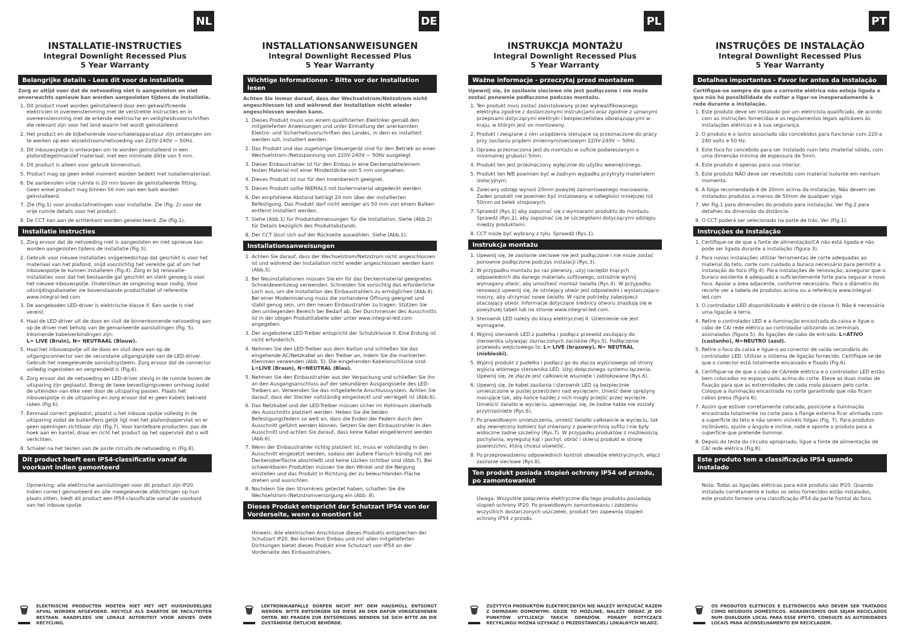NL
INSTALLATIE-INSTRUCTIES
Integral Downlight Recessed Plus
5 Year Warranty
Belangrijke details - Lees dit voor de installatie
Zorg er altijd voor dat de netvoeding niet is aangesloten en niet onverwachts opnieuw kan worden aangesloten tijdens de installatie.
1. Dit product moet worden geïnstalleerd door een gekwalificeerde elektricien in overeenstemming met de verstrekte instructies en in overeenstemming met de erkende elektrische en veiligheidsvoorschriften die relevant zijn voor het land waarin het wordt geïnstalleerd
2. Het product en de bijbehorende voorschakelapparatuur zijn ontworpen om te werken op een wisselstroom/netvoeding van 220V-240V ~ 50Hz.
3. Dit inbouwspotje is ontworpen om te worden geïnstalleerd in een plafondtegel/massief materiaal, met een minimale dikte van 5 mm.
4. Dit product is alleen voor gebruik binnenshuis.
5. Product mag op geen enkel moment worden bedekt met isolatiemateriaal.
6. De aanbevolen vrije ruimte is 20 mm boven de geïnstalleerde fitting. Geen enkel product mag binnen 50 mm van een balk worden geïnstalleerd.
7. Zie (Fig.1) voor productafmetingen voor installatie. Zie (Fig. 2) voor de vrije ruimte details voor het product.
8. De CCT kan aan de achterkant worden geselecteerd. Zie (Fig.1).
Installatie instructies
1. Zorg ervoor dat de netvoeding niet is aangesloten en niet opnieuw kan worden aangesloten tijdens de installatie (Fig.3).
2. Gebruik voor nieuwe installaties snijgereedschap dat geschikt is voor het materiaal van het plafond, snijd voorzichtig het vereiste gat af om het inbouwspotje te kunnen installeren (Fig.4). Zorg er bij renovatie-installaties voor dat het bestaande gat geschikt en sterk genoeg is voor het nieuwe inbouwspotje. Ondersteun de omgeving waar nodig. Voor uitsnijdingsdiameter zie bovenstaande producttabel of referentie www.integral-led.com
3. De aangeboden LED-driver is elektrische klasse II. Een aarde is niet vereist.
4. Haal de LED-driver uit de doos en sluit de binnenkomende netvoeding aan op de driver met behulp van de gemarkeerde aansluitingen (Fig. 5). Inkomende kabelverbindingen zijn:
L= LIVE (Bruin), N= NEUTRAAL (Blauw).
5. Haal het inbouwspotje uit de doos en sluit deze aan op de uitgangsconnector van de secundaire uitgangszijde van de LED-driver. Gebruik het meegeleverde aansluitsysteem. Zorg ervoor dat de connector volledig ingestoken en vergrendeld is (Fig.6).
6. Zorg ervoor dat de netvoeding en LED-driver stevig in de ruimte boven de uitsparing zijn geplaatst. Breng de twee bevestigingsveren omhoog zodat de uiteinden van elke veer door de uitsparing passen. Plaats het inbouwspotje in de uitsparing en zorg ervoor dat er geen kabels bekneld raken (Fig.6).
7. Eenmaal correct geplaatst, plaatst u het inbouw spotje volledig in de uitsparing zodat de buitenflens gelijk ligt met het plafondoppervlak en er geen openingen zichtbaar zijn (Fig.7). Voor kantelbare producten: pas de hoek aan en kantel, draai en richt het product op het oppervlak dat u wilt verlichten.
8. Schakel na het testen van de juiste circuits de netvoeding in (Fig.8).
Dit product heeft een IP54-classificatie vanaf de voorkant indien gemonteerd
Opmerking: alle elektrische aansluitingen voor dit product zijn IP20. Indien correct gemonteerd en alle meegeleverde afdichtingen op hun plaats zitten, biedt dit product een IP54-classificatie vanaf de voorkant van het inbouw spotje.
🗑
ELEKTRISCHE PRODUCTEN MOETEN NIET MET HET HUISHOUDELIJKE AFVAL WORDEN AFGEVOERD. RECYCLE ALS DAARTOE DE FACILITEITEN BESTAAN. RAADPLEEG UW LOKALE AUTORITEIT VOOR ADVIES OVER RECYCLING.
DE
INSTALLATIONSANWEISUNGEN
Integral Downlight Recessed Plus
5 Year Warranty
Wichtige Informationen – Bitte vor der Installation lesen
Achten Sie immer darauf, dass der Wechselstrom/Netzstrom nicht angeschlossen ist und während der Installation nicht wieder angeschlossen werden kann.
1. Dieses Produkt muss von einem qualifizierten Elektriker gemäß den mitgelieferten Anweisungen und unter Einhaltung der anerkannten Elektro- und Sicherheitsvorschriften des Landes, in dem es installiert werden soll, installiert werden.
2. Das Produkt und das zugehörige Steuergerät sind für den Betrieb an einer Wechselstrom-/Netzspannung von 220V-240V ~ 50Hz ausgelegt.
3. Dieser Einbaustrahler ist für den Einbau in eine Deckenplatte/einem festen Material mit einer Mindestdicke von 5 mm vorgesehen.
4. Dieses Produkt ist nur für den Innenbereich geeignet.
5. Dieses Produkt sollte NIEMALS mit Isoliermaterial abgedeckt werden.
6. Der empfohlene Abstand beträgt 20 mm über der installierten Befestigung. Das Produkt darf nicht weniger als 50 mm von einem Balken entfernt installiert werden.
7. Siehe (Abb.1) für Produktabmessungen für die Installation. Siehe (Abb.2) für Details bezüglich des Produktabstands.
8. Der CCT lässt sich auf der Rückseite auswählen. Siehe (Abb.1).
Installationsanweisungen
1. Achten Sie darauf, dass der Wechselstrom/Netzstrom nicht angeschlossen ist und während der Installation nicht wieder angeschlossen werden kann (Abb.3).
2. Bei Neuinstallationen müssen Sie ein für das Deckenmaterial geeignetes Schneidewerkzeug verwenden. Schneiden Sie vorsichtig das erforderliche Loch aus, um die Installation des Einbaustrahlers zu ermöglichen (Abb.4). Bei einer Modernisierung muss die vorhandene Öffnung geeignet und stabil genug sein, um den neuen Einbaustrahler zu tragen. Stützen Sie den umliegenden Bereich bei Bedarf ab. Der Durchmesser des Ausschnitts ist in der obigen Produkttabelle oder unter www.integral-led.com angegeben.
3. Der angebotene LED-Treiber entspricht der Schutzklasse II. Eine Erdung ist nicht erforderlich.
4. Nehmen Sie den LED-Treiber aus dem Karton und schließen Sie das eingehende AC/Netzkabel an den Treiber an, indem Sie die markierten Klemmen verwenden (Abb. 5). Die eingehenden Kabelanschlüsse sind: L=LIVE (Braun), N=NEUTRAL (Blau).
5. Nehmen Sie den Einbaustrahler aus der Verpackung und schließen Sie ihn an den Ausgangsanschluss auf der sekundären Ausgangsseite des LED-Treibers an. Verwenden Sie das mitgelieferte Anschlusssystem. Achten Sie darauf, dass der Stecker vollständig eingesteckt und verriegelt ist (Abb.6).
6. Das Netzkabel und der LED-Treiber müssen sicher im Hohlraum oberhalb des Ausschnitts platziert werden. Heben Sie die beiden Befestigungsfedern so weit an, dass die Enden der Federn durch den Ausschnitt geführt werden können. Setzen Sie den Einbaustrahler in den Ausschnitt und achten Sie darauf, dass keine Kabel eingeklemmt werden (Abb.6).
7. Wenn der Einbaustrahler richtig platziert ist, muss er vollständig in den Ausschnitt eingesetzt werden, sodass der äußere Flansch bündig mit der Deckenoberfläche abschließt und keine Lücken sichtbar sind (Abb.7). Bei schwenkbaren Produkten müssen Sie den Winkel und die Neigung einstellen und das Produkt in Richtung der zu beleuchtenden Fläche drehen und ausrichten.
8. Nachdem Sie den Stromkreis getestet haben, schalten Sie die Wechselstrom-/Netzstromversorgung ein (Abb. 8).
Dieses Produkt entspricht der Schutzart IP54 von der Vorderseite, wenn es montiert ist
Hinweis: Alle elektrischen Anschlüsse dieses Produkts entsprechen der Schutzart IP20. Bei korrektem Einbau und mit allen mitgelieferten Dichtungen bietet dieses Produkt eine Schutzart von IP54 an der Vorderseite des Einbaustrahlers.
🗑
LEKTRONIKABFÄLLE DÜRFEN NICHT MIT DEM HAUSMÜLL ENTSORGT WERDEN. BITTE ENTSORGEN SIE DIESE AN DEN DAFÜR VORGESEHENEN ORTEN. BEI FRAGEN ZUR ENTSORGUNG WENDEN SIE SICH BITTE AN DIE ZUSTÄNDIGE ÖRTLICHE BEHÖRDE.
PL
INSTRUKCJA MONTAŻU
Integral Downlight Recessed Plus
5 Year Warranty
Ważne informacje - przeczytaj przed montażem
Upewnij się, że zasilanie sieciowe nie jest podłączone i nie może zostać ponownie podłączone podczas montażu.
1. Ten produkt musi zostać zainstalowany przez wykwalifikowanego elektryka zgodnie z dostarczonymi instrukcjami oraz zgodnie z uznanymi przepisami dotyczącymi elektryki i bezpieczeństwa obowiązującymi w kraju, w którym jest on montowany.
2. Produkt i związane z nim urządzenia sterujące są przeznaczone do pracy przy zasilaniu prądem zmiennym/sieciowym 220V-240V ~ 50Hz.
3. Oprawa przeznaczona jest do montażu w suficie podwieszanym o minimalnej grubości 5mm.
4. Produkt ten jest przeznaczony wyłącznie do użytku wewnętrznego.
5. Produkt ten NIE powinien być w żadnym wypadku przykryty materiałem izolacyjnym.
6. Zalecany odstęp wynosi 20mm powyżej zamontowanego mocowania. Żaden produkt nie powinien być instalowany w odległości mniejszej niż 50mm od belek stropowych.
7. Sprawdź (Rys.1) aby zapoznać się z wymiarami produktu do montażu. Sprawdź (Rys.2), aby zapoznać się ze szczegółami dotyczącymi odstępu między produktami.
8. CCT może być wybrany z tyłu. Sprawdź (Rys.1).
Instrukcja montażu
1. Upewnij się, że zasilanie sieciowe nie jest podłączone i nie może zostać ponownie podłączone podczas instalacji (Rys.3).
2. W przypadku montażu po raz pierwszy, użyj narzędzi tnących odpowiednich dla danego materiału sufitowego, ostrożnie wytnij wymagany otwór, aby umożliwić montaż światła (Rys.4). W przypadku renowacji upewnij się, że istniejący otwór jest odpowiedni i wystarczająco mocny, aby utrzymać nowe światło. W razie potrzeby zabezpiecz otaczający otwór. Informacje dotyczące średnicy otworu znajdują się w powyższej tabeli lub na stronie www.integral-led.com.
3. Sterownik LED należy do klasy elektrycznej II. Uziemienie nie jest wymagane.
4. Wyjmij sterownik LED z pudełka i podłącz przewód zasilający do sterownika używając zaznaczonych zacisków (Rys.5). Podłączenie przewodu wejściowego to: L= LIVE (brązowy), N= NEUTRAL (niebieski).
5. Wyjmij produkt z pudełka i podłącz go do złącza wyjściowego od strony wyjścia wtórnego sterownika LED. Użyj dołączonego systemu łączenia. Upewnij się, że złącze jest całkowicie wsunięte i zablokowane (Rys.6).
6. Upewnij się, że kabel zasilania i sterownik LED są bezpiecznie umieszczone w pustej przestrzeni nad wycięciem. Unieść dwie sprężyny mocujące tak, aby końce każdej z nich mogły przejść przez wycięcie. Umieścić światło w wycięciu, upewniając się, że żadne kable nie zostały przytrzaśnięte (Rys.6).
7. Po prawidłowym umieszczeniu, umieść światło całkowicie w wycięciu, tak aby zewnętrzny kołnierz był zrównany z powierzchnią sufitu i nie były widoczne żadne szczeliny (Rys.7). W przypadku produktów z możliwością pochylania, wyreguluj kąt i pochyl, obróć i skieruj produkt w stronę powierzchni, którą chcesz oświetlić.
8. Po przeprowadzeniu odpowiednich kontroli obwodów elektrycznych, włącz zasilanie sieciowe (Rys.8).
Ten produkt posiada stopień ochrony IP54 od przodu, po zamontowaniut
Uwaga: Wszystkie połączenia elektryczne dla tego produktu posiadają stopień ochrony IP20. Po prawidłowym zamontowaniu i założeniu wszystkich dostarczonych uszczelek, produkt ten zapewnia stopień ochrony IP54 z przodu.
🗑
ZUŻYTYCH PRODUKTÓW ELEKTRYCZNYCH NIE NALEŻY WYRZUCAĆ RAZEM Z ODPADAMI DOMOWYMI. GDZIE TO MOŻLIWE, NALEŻY ODDAĆ JE DO PUNKTÓW UTYLIZACJI TAKICH ODPADÓW. PORADY DOTYCZĄCE RECYKLINGU MOŻNA UZYSKAĆ U PRZEDSTAWICIELI LOKALNYCH WŁADZ.
PT
INSTRUÇÕES DE INSTALAÇÃO
Integral Downlight Recessed Plus
5 Year Warranty
Detalhes importantes - Favor ler antes da instalação
Certifique-se sempre de que a corrente elétrica não esteja ligada e que não há possibilidade de voltar a ligar-se inesperadamente à rede durante a instalação.
1. Este produto deve ser instalado por um eletricista qualificado, de acordo com as instruções fornecidas e os regulamentos legais aplicáveis às instalações elétricas e à sua segurança.
2. O produto e o lastro associado são concebidos para funcionar com 220 a 240 volts e 50 Hz.
3. Este foco foi concebido para ser instalado num teto /material sólido, com uma dimensão mínima de espessura de 5mm.
4. Este produto é apenas para uso interior.
5. Este produto NÃO deve ser revestido com material isolante em nenhum momento.
6. A folga recomendada é de 20mm acima da instalação. Não devem ser instalados produtos a menos de 50mm de qualquer viga.
7. Ver Fig.1 para dimensões do produto para instalação. Ver Fig.2 para detalhes da dimensão da distância.
8. O CCT poderá ser selecionado na parte de trás. Ver (Fig.1).
Instruções de Instalação
1. Certifique-se de que a fonte de alimentação/CA não está ligada e não pode ser ligada durante a instalação (figura 3).
2. Para novas instalações utilizar ferramentas de corte adequadas ao material do teto, corte com cuidado o buraco necessário para permitir a instalação do foco (Fig.4). Para instalações de renovação, assegurar que o buraco existente é adequado e suficientemente forte para segurar o novo foco. Apoiar a área adjacente, conforme necessário. Para o diâmetro do recorte ver a tabela de produtos acima ou a referência www.integral-led.com
3. O controlador LED disponibilizado é elétrico de classe II. Não é necessária uma ligação à terra.
4. Retire o controlador LED e a iluminação encastrada da caixa e ligue o cabo de CA/ rede elétrica ao controlador utilizando os terminais assinalados (figura 5). As ligações de cabo de entrada: L=ATIVO (castanho), N=NEUTRO (azul).
5. Retire o foco da caixa e ligue-o ao conector de saída secundário do controlador LED. Utilizar o sistema de ligação fornecido. Certifique-se de que o conector está totalmente encaixado e fixado (Fig.6).
6. Certifique-se de que o cabo de CA/rede elétrica e o controlador LED estão bem colocados no espaço vazio acima do corte. Eleve as duas molas de fixação para que as extremidades de cada mola passem pelo corte. Coloque a iluminação encastrada no corte garantindo que não ficam cabos preso (figura 6).
7. Assim que estiver corretamente colocada, posicione a iluminação encastrada totalmente no corte para a flange externa ficar alinhada com a superfície do teto e não serem visíveis folgas (Fig. 7). Para produtos inclináveis, ajuste o ângulo e incline, rode e aponte o produto para a superfície que pretende iluminar.
8. Depois do teste do circuito apropriado, ligue a fonte de alimentação de CA/ rede elétrica (Fig.8).
Este produto tem a classificação IP54 quando instalado
Nota: Todas as ligações elétricas para este produto são IP20. Quando instalado corretamente e todos os selos fornecidos estão instalados, este produto fornece uma classificação IP54 da parte frontal do foco.
🗑
OS PRODUTOS ELÉTRICOS E ELETRÓNICOS NÃO DEVEM SER TRATADOS COMO RESÍDUOS DOMÉSTICOS. AGRADECEMOS QUE SEJAM RECICLADOS NUM QUALQUER LOCAL PARA ESSE EFEITO. CONSULTE AS AUTORIDADES LOCAIS PARA ACONSELHAMENTO EM RECICLAGEM.